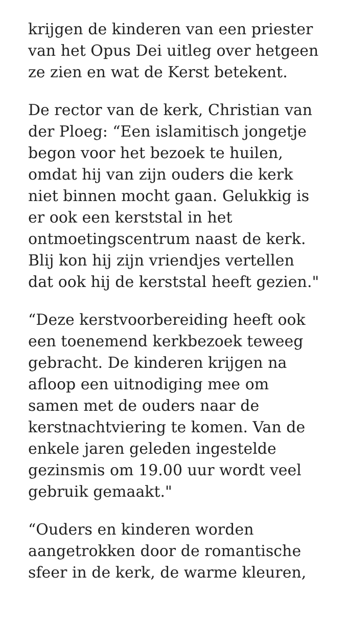krijgen de kinderen van een priester
van het Opus Dei uitleg over hetgeen
ze zien en wat de Kerst betekent.
De rector van de kerk, Christian van
der Ploeg: “Een islamitisch jongetje
begon voor het bezoek te huilen,
omdat hij van zijn ouders die kerk
niet binnen mocht gaan. Gelukkig is
er ook een kerststal in het
ontmoetingscentrum naast de kerk.
Blij kon hij zijn vriendjes vertellen
dat ook hij de kerststal heeft gezien."
“Deze kerstvoorbereiding heeft ook
een toenemend kerkbezoek teweeg
gebracht. De kinderen krijgen na
afloop een uitnodiging mee om
samen met de ouders naar de
kerstnachtviering te komen. Van de
enkele jaren geleden ingestelde
gezinsmis om 19.00 uur wordt veel
gebruik gemaakt."
“Ouders en kinderen worden
aangetrokken door de romantische
sfeer in de kerk, de warme kleuren,